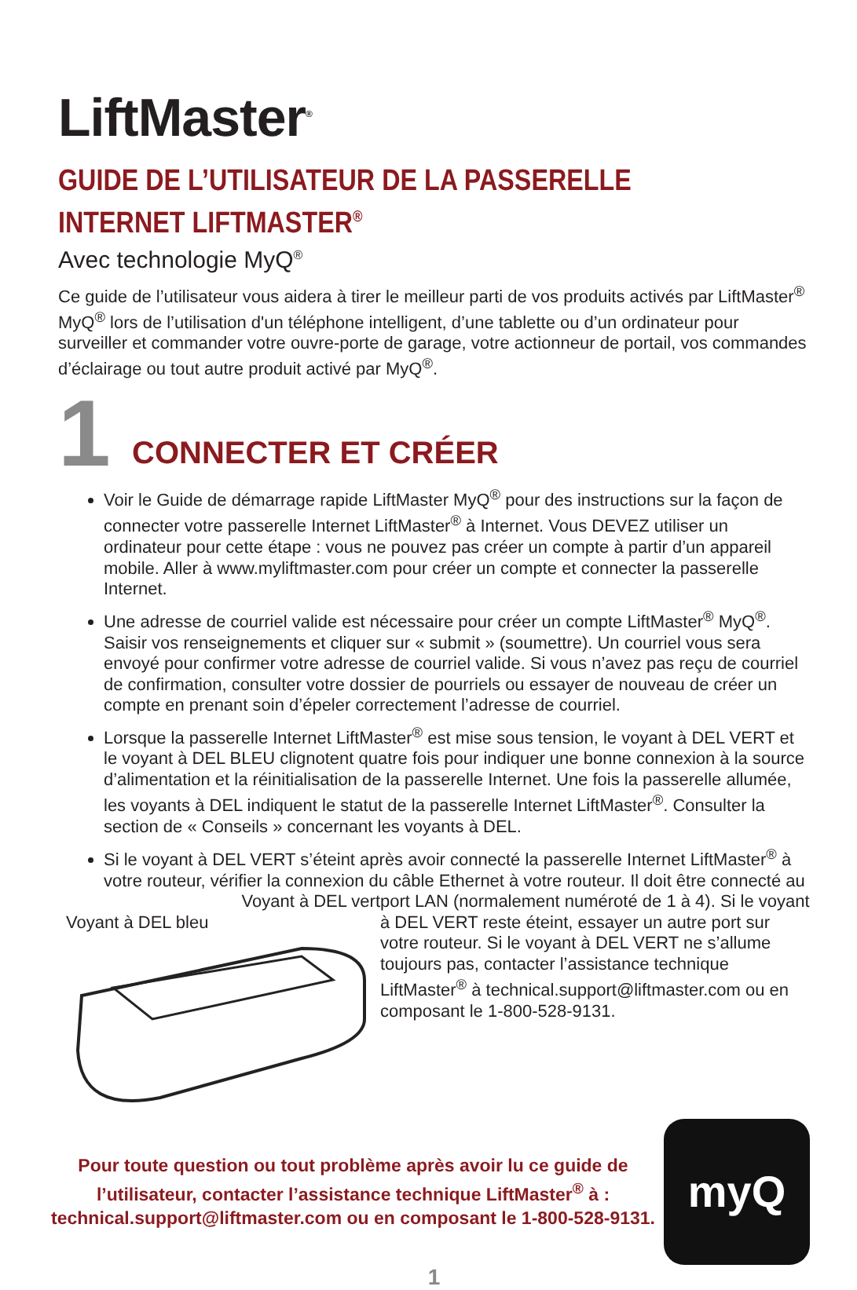LiftMaster<sup>®</sup>
GUIDE DE L’UTILISATEUR DE LA PASSERELLE
INTERNET LIFTMASTER<sup>®</sup>
Avec technologie MyQ<sup>®</sup>
Ce guide de l’utilisateur vous aidera à tirer le meilleur parti de vos produits activés par LiftMaster<sup>®</sup> MyQ<sup>®</sup> lors de l’utilisation d'un téléphone intelligent, d’une tablette ou d’un ordinateur pour surveiller et commander votre ouvre-porte de garage, votre actionneur de portail, vos commandes d’éclairage ou tout autre produit activé par MyQ<sup>®</sup>.
1
CONNECTER ET CRÉER
Voir le Guide de démarrage rapide LiftMaster MyQ<sup>®</sup> pour des instructions sur la façon de connecter votre passerelle Internet LiftMaster<sup>®</sup> à Internet. Vous DEVEZ utiliser un ordinateur pour cette étape : vous ne pouvez pas créer un compte à partir d’un appareil mobile. Aller à www.myliftmaster.com pour créer un compte et connecter la passerelle Internet.
Une adresse de courriel valide est nécessaire pour créer un compte LiftMaster<sup>®</sup> MyQ<sup>®</sup>. Saisir vos renseignements et cliquer sur « submit » (soumettre). Un courriel vous sera envoyé pour confirmer votre adresse de courriel valide. Si vous n’avez pas reçu de courriel de confirmation, consulter votre dossier de pourriels ou essayer de nouveau de créer un compte en prenant soin d’épeler correctement l’adresse de courriel.
Lorsque la passerelle Internet LiftMaster<sup>®</sup> est mise sous tension, le voyant à DEL VERT et le voyant à DEL BLEU clignotent quatre fois pour indiquer une bonne connexion à la source d’alimentation et la réinitialisation de la passerelle Internet. Une fois la passerelle allumée, les voyants à DEL indiquent le statut de la passerelle Internet LiftMaster<sup>®</sup>. Consulter la section de « Conseils » concernant les voyants à DEL.
Si le voyant à DEL VERT s’éteint après avoir connecté la passerelle Internet LiftMaster<sup>®</sup> à votre routeur, vérifier la connexion du câble Ethernet à votre routeur. Il doit être connecté au
Voyant à DEL vert
Voyant à DEL bleu
port LAN (normalement numéroté de 1 à 4). Si le voyant à DEL VERT reste éteint, essayer un autre port sur votre routeur. Si le voyant à DEL VERT ne s’allume toujours pas, contacter l’assistance technique LiftMaster<sup>®</sup> à technical.support@liftmaster.com ou en composant le 1-800-528-9131.
Pour toute question ou tout problème après avoir lu ce guide de l’utilisateur, contacter l’assistance technique LiftMaster<sup>®</sup> à :
technical.support@liftmaster.com ou en composant le 1-800-528-9131.
myQ
1